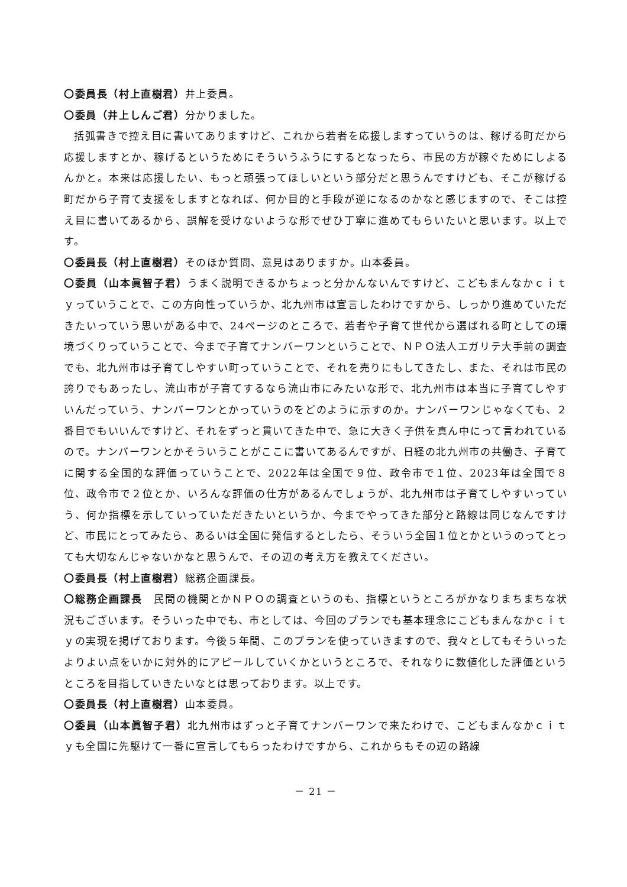〇委員長（村上直樹君）井上委員。
〇委員（井上しんご君）分かりました。
括弧書きで控え目に書いてありますけど、これから若者を応援しますっていうのは、稼げる町だから応援しますとか、稼げるというためにそういうふうにするとなったら、市民の方が稼ぐためにしよるんかと。本来は応援したい、もっと頑張ってほしいという部分だと思うんですけども、そこが稼げる町だから子育て支援をしますとなれば、何か目的と手段が逆になるのかなと感じますので、そこは控え目に書いてあるから、誤解を受けないような形でぜひ丁寧に進めてもらいたいと思います。以上です。
〇委員長（村上直樹君）そのほか質問、意見はありますか。山本委員。
〇委員（山本眞智子君）うまく説明できるかちょっと分かんないんですけど、こどもまんなかｃｉｔｙっていうことで、この方向性っていうか、北九州市は宣言したわけですから、しっかり進めていただきたいっていう思いがある中で、24ページのところで、若者や子育て世代から選ばれる町としての環境づくりっていうことで、今まで子育てナンバーワンということで、ＮＰＯ法人エガリテ大手前の調査でも、北九州市は子育てしやすい町っていうことで、それを売りにもしてきたし、また、それは市民の誇りでもあったし、流山市が子育てするなら流山市にみたいな形で、北九州市は本当に子育てしやすいんだっていう、ナンバーワンとかっていうのをどのように示すのか。ナンバーワンじゃなくても、２番目でもいいんですけど、それをずっと貫いてきた中で、急に大きく子供を真ん中にって言われているので。ナンバーワンとかそういうことがここに書いてあるんですが、日経の北九州市の共働き、子育てに関する全国的な評価っていうことで、2022年は全国で９位、政令市で１位、2023年は全国で８位、政令市で２位とか、いろんな評価の仕方があるんでしょうが、北九州市は子育てしやすいっていう、何か指標を示していっていただきたいというか、今までやってきた部分と路線は同じなんですけど、市民にとってみたら、あるいは全国に発信するとしたら、そういう全国１位とかというのってとっても大切なんじゃないかなと思うんで、その辺の考え方を教えてください。
〇委員長（村上直樹君）総務企画課長。
〇総務企画課長　民間の機関とかＮＰＯの調査というのも、指標というところがかなりまちまちな状況もございます。そういった中でも、市としては、今回のプランでも基本理念にこどもまんなかｃｉｔｙの実現を掲げております。今後５年間、このプランを使っていきますので、我々としてもそういったよりよい点をいかに対外的にアピールしていくかというところで、それなりに数値化した評価というところを目指していきたいなとは思っております。以上です。
〇委員長（村上直樹君）山本委員。
〇委員（山本眞智子君）北九州市はずっと子育てナンバーワンで来たわけで、こどもまんなかｃｉｔｙも全国に先駆けて一番に宣言してもらったわけですから、これからもその辺の路線
－ 21 －